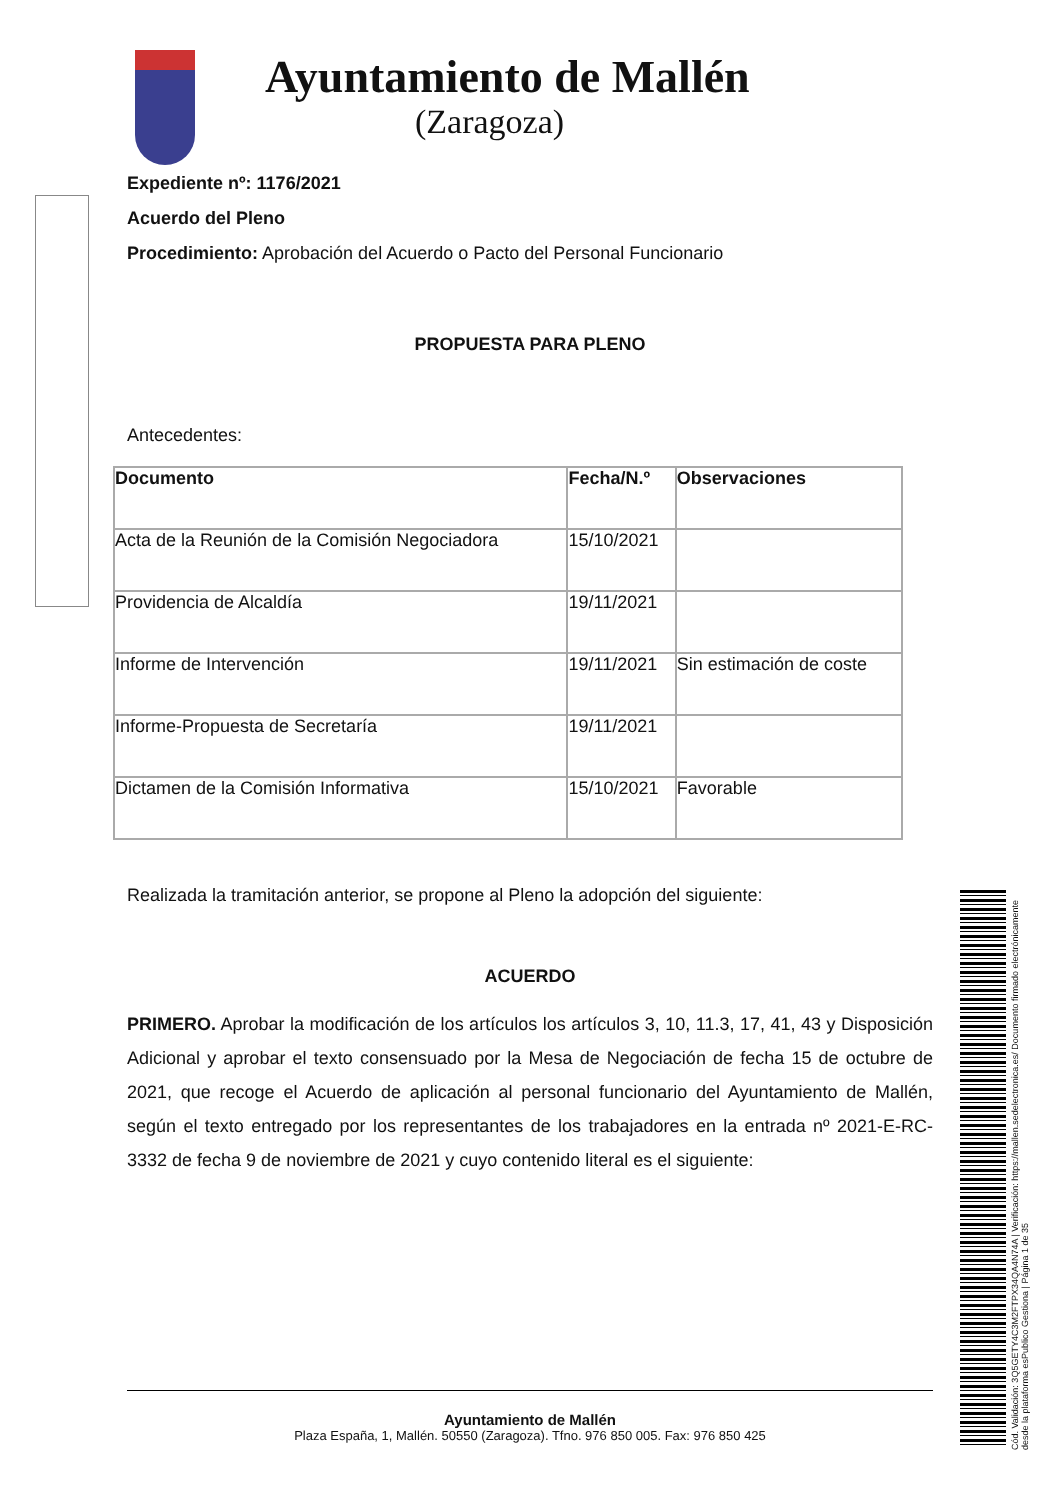Cód. Validación: 3Q5GETY4C3M2FTPX34QA4N74A | Verificación: https://mallen.sedelectronica.es/ Documento firmado electrónicamente desde la plataforma esPublico Gestiona | Página 1 de 35
Ayuntamiento de Mallén
(Zaragoza)
Expediente nº: 1176/2021
Acuerdo del Pleno
Procedimiento: Aprobación del Acuerdo o Pacto del Personal Funcionario
PROPUESTA PARA PLENO
Antecedentes:
| Documento | Fecha/N.º | Observaciones |
| --- | --- | --- |
| Acta de la Reunión de la Comisión Negociadora | 15/10/2021 | |
| Providencia de Alcaldía | 19/11/2021 | |
| Informe de Intervención | 19/11/2021 | Sin estimación de coste |
| Informe-Propuesta de Secretaría | 19/11/2021 | |
| Dictamen de la Comisión Informativa | 15/10/2021 | Favorable |
Realizada la tramitación anterior, se propone al Pleno la adopción del siguiente:
ACUERDO
PRIMERO. Aprobar la modificación de los artículos los artículos 3, 10, 11.3, 17, 41, 43 y Disposición Adicional y aprobar el texto consensuado por la Mesa de Negociación de fecha 15 de octubre de 2021, que recoge el Acuerdo de aplicación al personal funcionario del Ayuntamiento de Mallén, según el texto entregado por los representantes de los trabajadores en la entrada nº 2021-E-RC-3332 de fecha 9 de noviembre de 2021 y cuyo contenido literal es el siguiente:
Ayuntamiento de Mallén
Plaza España, 1, Mallén. 50550 (Zaragoza). Tfno. 976 850 005. Fax: 976 850 425